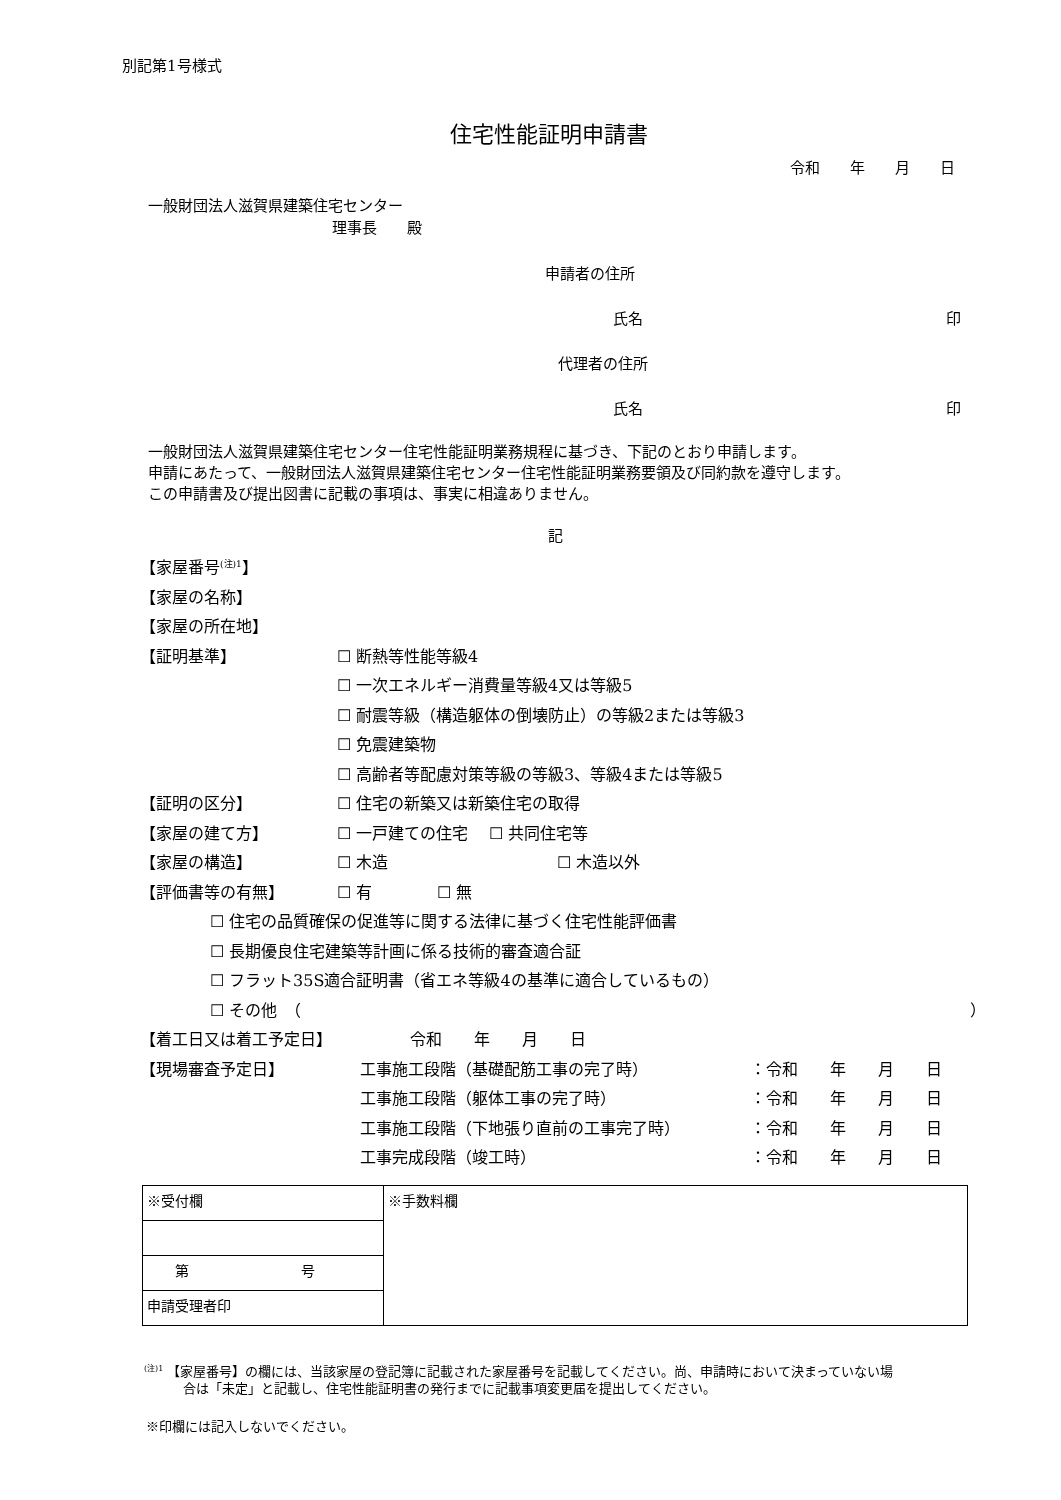別記第1号様式
住宅性能証明申請書
令和　　年　　月　　日
一般財団法人滋賀県建築住宅センター
理事長　　殿
申請者の住所
氏名 印
代理者の住所
氏名 印
一般財団法人滋賀県建築住宅センター住宅性能証明業務規程に基づき、下記のとおり申請します。
申請にあたって、一般財団法人滋賀県建築住宅センター住宅性能証明業務要領及び同約款を遵守します。
この申請書及び提出図書に記載の事項は、事実に相違ありません。
記
【家屋番号<sup>(注)1</sup>】
【家屋の名称】
【家屋の所在地】
【証明基準】 ☐ 断熱等性能等級4
☐ 一次エネルギー消費量等級4又は等級5
☐ 耐震等級（構造躯体の倒壊防止）の等級2または等級3
☐ 免震建築物
☐ 高齢者等配慮対策等級の等級3、等級4または等級5
【証明の区分】 ☐ 住宅の新築又は新築住宅の取得
【家屋の建て方】 ☐ 一戸建ての住宅　 ☐ 共同住宅等
【家屋の構造】 ☐ 木造 ☐ 木造以外
【評価書等の有無】 ☐ 有 ☐ 無
☐ 住宅の品質確保の促進等に関する法律に基づく住宅性能評価書
☐ 長期優良住宅建築等計画に係る技術的審査適合証
☐ フラット35S適合証明書（省エネ等級4の基準に適合しているもの）
☐ その他　（ ）
【着工日又は着工予定日】 令和　　年　　月　　日
【現場審査予定日】 工事施工段階（基礎配筋工事の完了時）
工事施工段階（躯体工事の完了時）
工事施工段階（下地張り直前の工事完了時）
工事完成段階（竣工時） ：令和　　年　　月　　日
：令和　　年　　月　　日
：令和　　年　　月　　日
：令和　　年　　月　　日
| ※受付欄 | ※手数料欄 |
| 第 号 | |
| 申請受理者印 | |
<sup>(注)1</sup> 【家屋番号】の欄には、当該家屋の登記簿に記載された家屋番号を記載してください。尚、申請時において決まっていない場
　　　合は「未定」と記載し、住宅性能証明書の発行までに記載事項変更届を提出してください。
※印欄には記入しないでください。